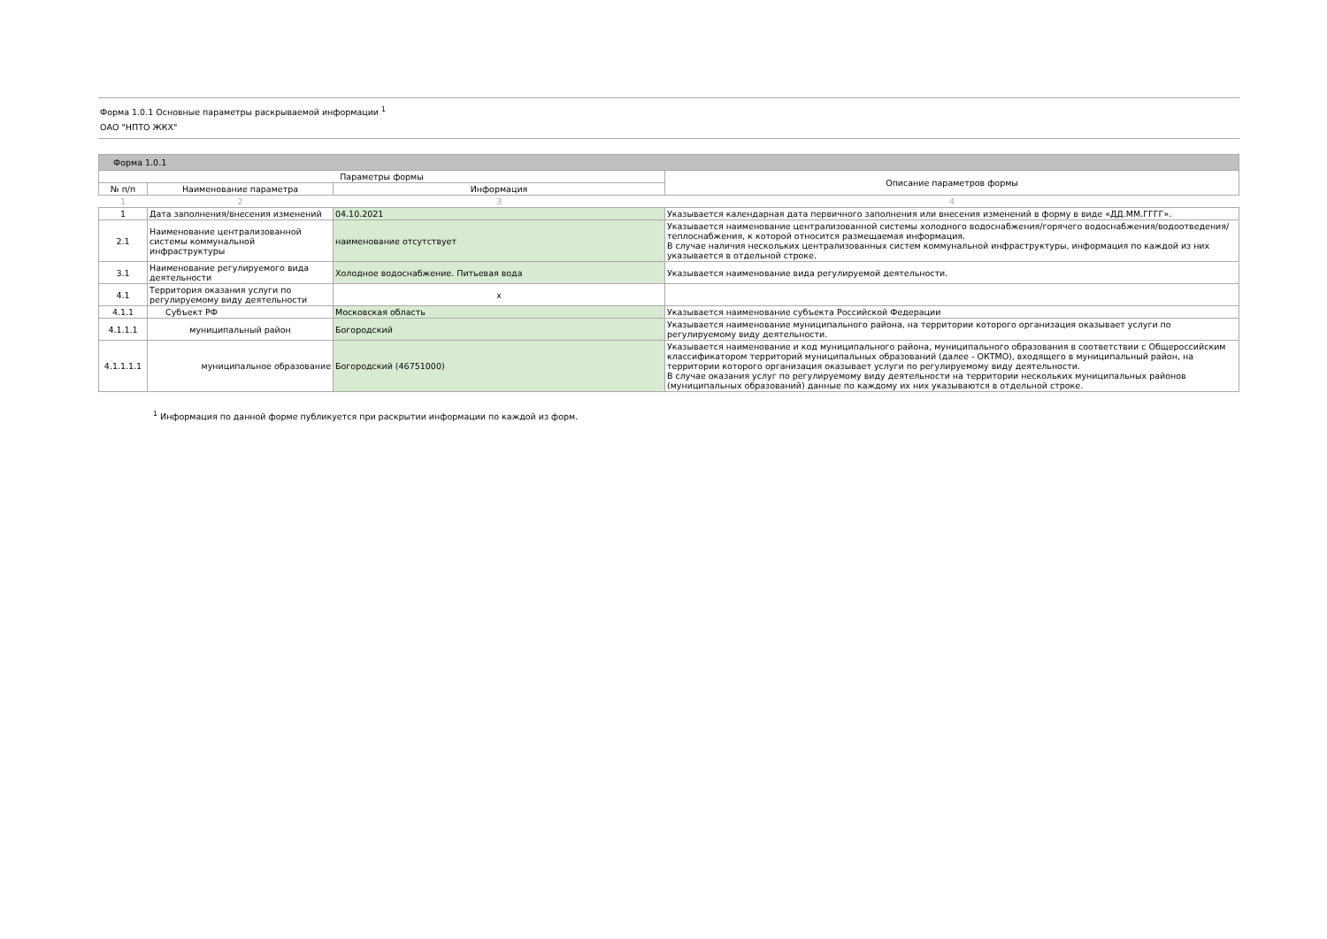Форма 1.0.1 Основные параметры раскрываемой информации <sup>1</sup>
ОАО "НПТО ЖКХ"
| Форма 1.0.1 | | | |
| --- | --- | --- | --- |
| Параметры формы | | | Описание параметров формы |
| № п/п | Наименование параметра | Информация | |
| 1 | 2 | 3 | 4 |
| 1 | Дата заполнения/внесения изменений | 04.10.2021 | Указывается календарная дата первичного заполнения или внесения изменений в форму в виде «ДД.ММ.ГГГГ». |
| 2.1 | Наименование централизованной системы коммунальной инфраструктуры | наименование отсутствует | Указывается наименование централизованной системы холодного водоснабжения/горячего водоснабжения/водоотведения/теплоснабжения, к которой относится размещаемая информация. В случае наличия нескольких централизованных систем коммунальной инфраструктуры, информация по каждой из них указывается в отдельной строке. |
| 3.1 | Наименование регулируемого вида деятельности | Холодное водоснабжение. Питьевая вода | Указывается наименование вида регулируемой деятельности. |
| 4.1 | Территория оказания услуги по регулируемому виду деятельности | x | |
| 4.1.1 | Субъект РФ | Московская область | Указывается наименование субъекта Российской Федерации |
| 4.1.1.1 | муниципальный район | Богородский | Указывается наименование муниципального района, на территории которого организация оказывает услуги по регулируемому виду деятельности. |
| 4.1.1.1.1 | муниципальное образование | Богородский (46751000) | Указывается наименование и код муниципального района, муниципального образования в соответствии с Общероссийским классификатором территорий муниципальных образований (далее - ОКТМО), входящего в муниципальный район, на территории которого организация оказывает услуги по регулируемому виду деятельности. В случае оказания услуг по регулируемому виду деятельности на территории нескольких муниципальных районов (муниципальных образований) данные по каждому их них указываются в отдельной строке. |
<sup>1</sup> Информация по данной форме публикуется при раскрытии информации по каждой из форм.